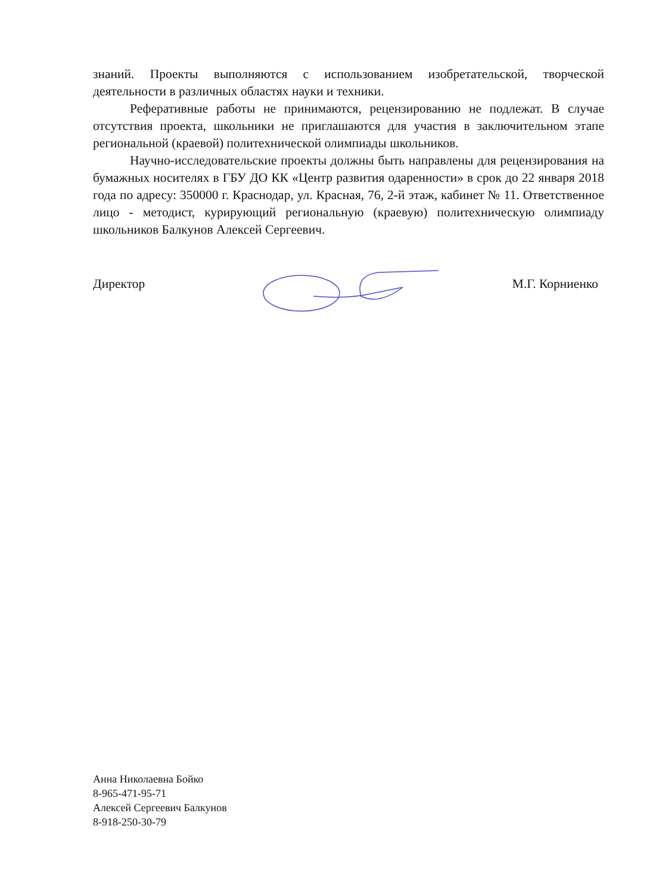знаний. Проекты выполняются с использованием изобретательской, творческой деятельности в различных областях науки и техники.
Реферативные работы не принимаются, рецензированию не подлежат. В случае отсутствия проекта, школьники не приглашаются для участия в заключительном этапе региональной (краевой) политехнической олимпиады школьников.
Научно-исследовательские проекты должны быть направлены для рецензирования на бумажных носителях в ГБУ ДО КК «Центр развития одаренности» в срок до 22 января 2018 года по адресу: 350000 г. Краснодар, ул. Красная, 76, 2-й этаж, кабинет № 11. Ответственное лицо - методист, курирующий региональную (краевую) политехническую олимпиаду школьников Балкунов Алексей Сергеевич.
Директор М.Г. Корниенко
Анна Николаевна Бойко
8-965-471-95-71
Алексей Сергеевич Балкунов
8-918-250-30-79